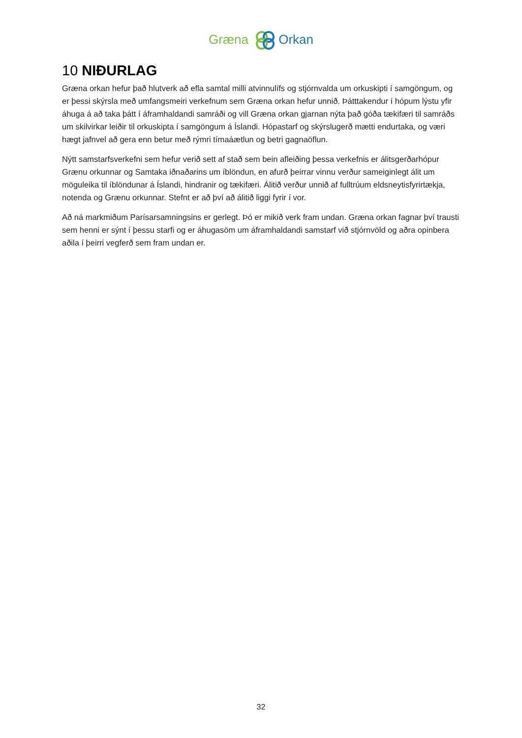Græna Orkan
10 NIÐURLAG
Græna orkan hefur það hlutverk að efla samtal milli atvinnulífs og stjórnvalda um orkuskipti í samgöngum, og er þessi skýrsla með umfangsmeiri verkefnum sem Græna orkan hefur unnið. Þátttakendur í hópum lýstu yfir áhuga á að taka þátt í áframhaldandi samráði og vill Græna orkan gjarnan nýta það góða tækifæri til samráðs um skilvirkar leiðir til orkuskipta í samgöngum á Íslandi. Hópastarf og skýrslugerð mætti endurtaka, og væri hægt jafnvel að gera enn betur með rýmri tímaáætlun og betri gagnaöflun.
Nýtt samstarfsverkefni sem hefur verið sett af stað sem bein afleiðing þessa verkefnis er álitsgerðarhópur Grænu orkunnar og Samtaka iðnaðarins um íblöndun, en afurð þeirrar vinnu verður sameiginlegt álit um möguleika til íblöndunar á Íslandi, hindranir og tækifæri. Álitið verður unnið af fulltrúum eldsneytisfyrirtækja, notenda og Grænu orkunnar. Stefnt er að því að álitið liggi fyrir í vor.
Að ná markmiðum Parísarsamningsins er gerlegt. Þó er mikið verk fram undan. Græna orkan fagnar því trausti sem henni er sýnt í þessu starfi og er áhugasöm um áframhaldandi samstarf við stjórnvöld og aðra opinbera aðila í þeirri vegferð sem fram undan er.
32